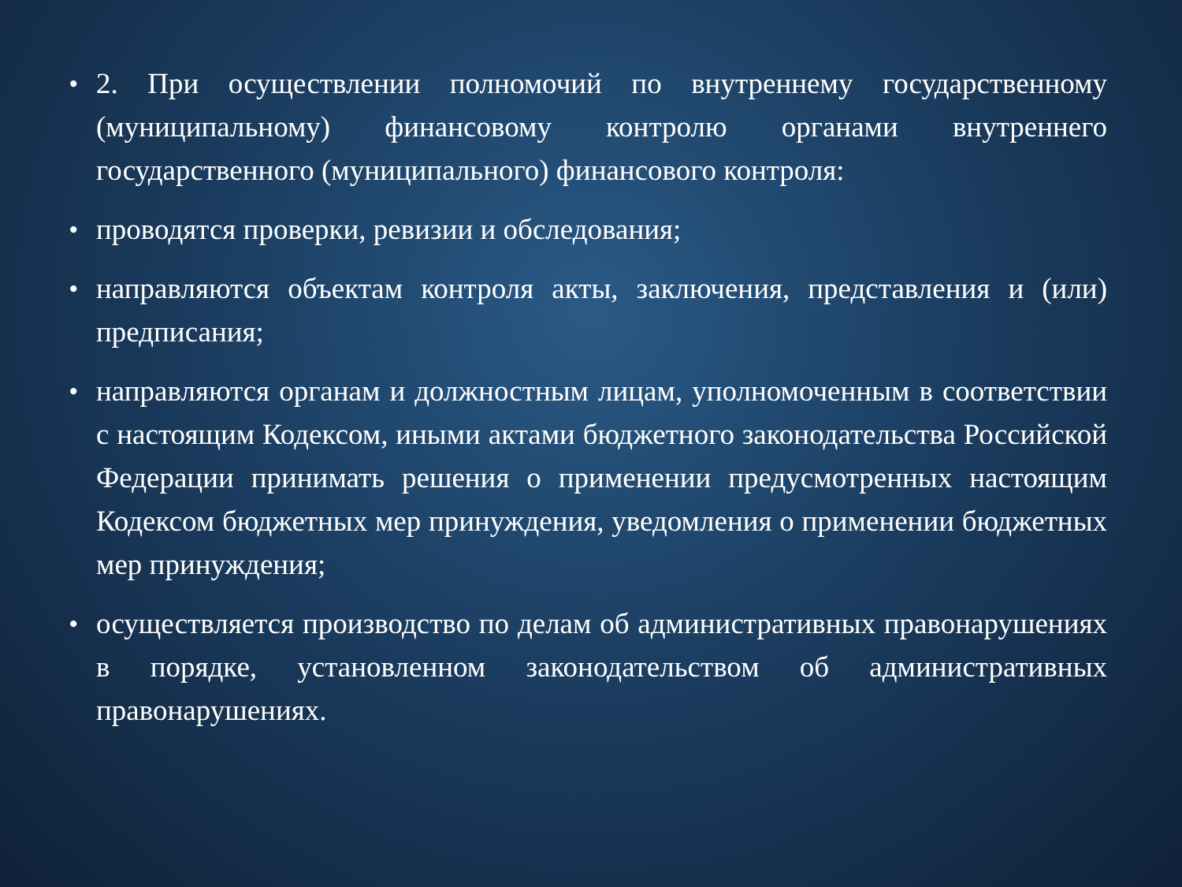• 2. При осуществлении полномочий по внутреннему государственному (муниципальному) финансовому контролю органами внутреннего государственного (муниципального) финансового контроля:
• проводятся проверки, ревизии и обследования;
• направляются объектам контроля акты, заключения, представления и (или) предписания;
• направляются органам и должностным лицам, уполномоченным в соответствии с настоящим Кодексом, иными актами бюджетного законодательства Российской Федерации принимать решения о применении предусмотренных настоящим Кодексом бюджетных мер принуждения, уведомления о применении бюджетных мер принуждения;
• осуществляется производство по делам об административных правонарушениях в порядке, установленном законодательством об административных правонарушениях.